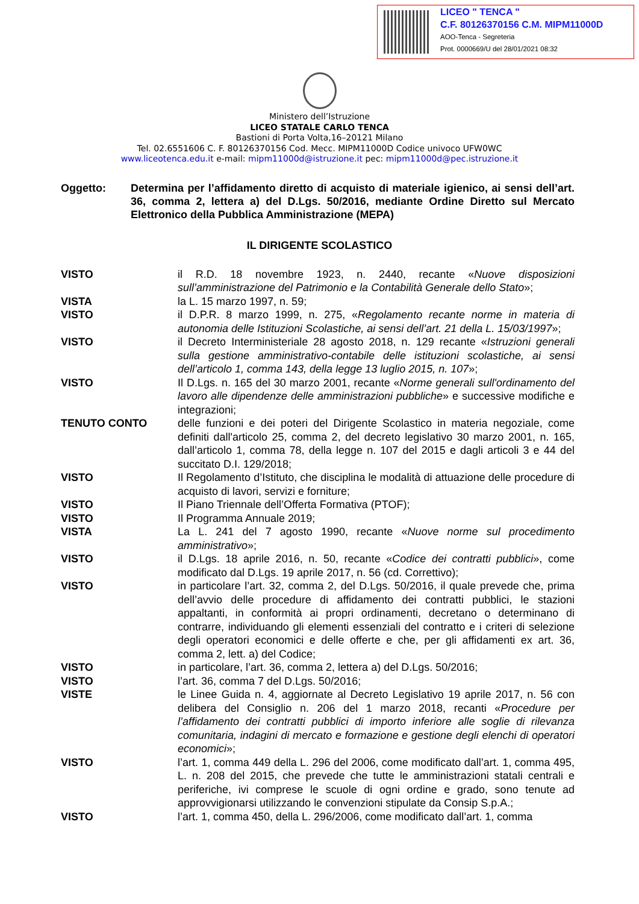LICEO " TENCA "
C.F. 80126370156 C.M. MIPM11000D
AOO-Tenca - Segreteria
Prot. 0000669/U del 28/01/2021 08:32
Ministero dell’Istruzione
LICEO STATALE CARLO TENCA
Bastioni di Porta Volta,16–20121 Milano
Tel. 02.6551606 C. F. 80126370156 Cod. Mecc. MIPM11000D Codice univoco UFW0WC
www.liceotenca.edu.it e-mail: mipm11000d@istruzione.it pec: mipm11000d@pec.istruzione.it
Oggetto: Determina per l’affidamento diretto di acquisto di materiale igienico, ai sensi dell’art. 36, comma 2, lettera a) del D.Lgs. 50/2016, mediante Ordine Diretto sul Mercato Elettronico della Pubblica Amministrazione (MEPA)
IL DIRIGENTE SCOLASTICO
VISTO il R.D. 18 novembre 1923, n. 2440, recante «Nuove disposizioni sull’amministrazione del Patrimonio e la Contabilità Generale dello Stato»;
VISTA la L. 15 marzo 1997, n. 59;
VISTO il D.P.R. 8 marzo 1999, n. 275, «Regolamento recante norme in materia di autonomia delle Istituzioni Scolastiche, ai sensi dell’art. 21 della L. 15/03/1997»;
VISTO il Decreto Interministeriale 28 agosto 2018, n. 129 recante «Istruzioni generali sulla gestione amministrativo-contabile delle istituzioni scolastiche, ai sensi dell’articolo 1, comma 143, della legge 13 luglio 2015, n. 107»;
VISTO Il D.Lgs. n. 165 del 30 marzo 2001, recante «Norme generali sull'ordinamento del lavoro alle dipendenze delle amministrazioni pubbliche» e successive modifiche e integrazioni;
TENUTO CONTO delle funzioni e dei poteri del Dirigente Scolastico in materia negoziale, come definiti dall'articolo 25, comma 2, del decreto legislativo 30 marzo 2001, n. 165, dall’articolo 1, comma 78, della legge n. 107 del 2015 e dagli articoli 3 e 44 del succitato D.I. 129/2018;
VISTO Il Regolamento d’Istituto, che disciplina le modalità di attuazione delle procedure di acquisto di lavori, servizi e forniture;
VISTO Il Piano Triennale dell’Offerta Formativa (PTOF);
VISTO Il Programma Annuale 2019;
VISTA La L. 241 del 7 agosto 1990, recante «Nuove norme sul procedimento amministrativo»;
VISTO il D.Lgs. 18 aprile 2016, n. 50, recante «Codice dei contratti pubblici», come modificato dal D.Lgs. 19 aprile 2017, n. 56 (cd. Correttivo);
VISTO in particolare l’art. 32, comma 2, del D.Lgs. 50/2016, il quale prevede che, prima dell’avvio delle procedure di affidamento dei contratti pubblici, le stazioni appaltanti, in conformità ai propri ordinamenti, decretano o determinano di contrarre, individuando gli elementi essenziali del contratto e i criteri di selezione degli operatori economici e delle offerte e che, per gli affidamenti ex art. 36, comma 2, lett. a) del Codice;
VISTO in particolare, l’art. 36, comma 2, lettera a) del D.Lgs. 50/2016;
VISTO l’art. 36, comma 7 del D.Lgs. 50/2016;
VISTE le Linee Guida n. 4, aggiornate al Decreto Legislativo 19 aprile 2017, n. 56 con delibera del Consiglio n. 206 del 1 marzo 2018, recanti «Procedure per l’affidamento dei contratti pubblici di importo inferiore alle soglie di rilevanza comunitaria, indagini di mercato e formazione e gestione degli elenchi di operatori economici»;
VISTO l’art. 1, comma 449 della L. 296 del 2006, come modificato dall’art. 1, comma 495, L. n. 208 del 2015, che prevede che tutte le amministrazioni statali centrali e periferiche, ivi comprese le scuole di ogni ordine e grado, sono tenute ad approvvigionarsi utilizzando le convenzioni stipulate da Consip S.p.A.;
VISTO l’art. 1, comma 450, della L. 296/2006, come modificato dall’art. 1, comma